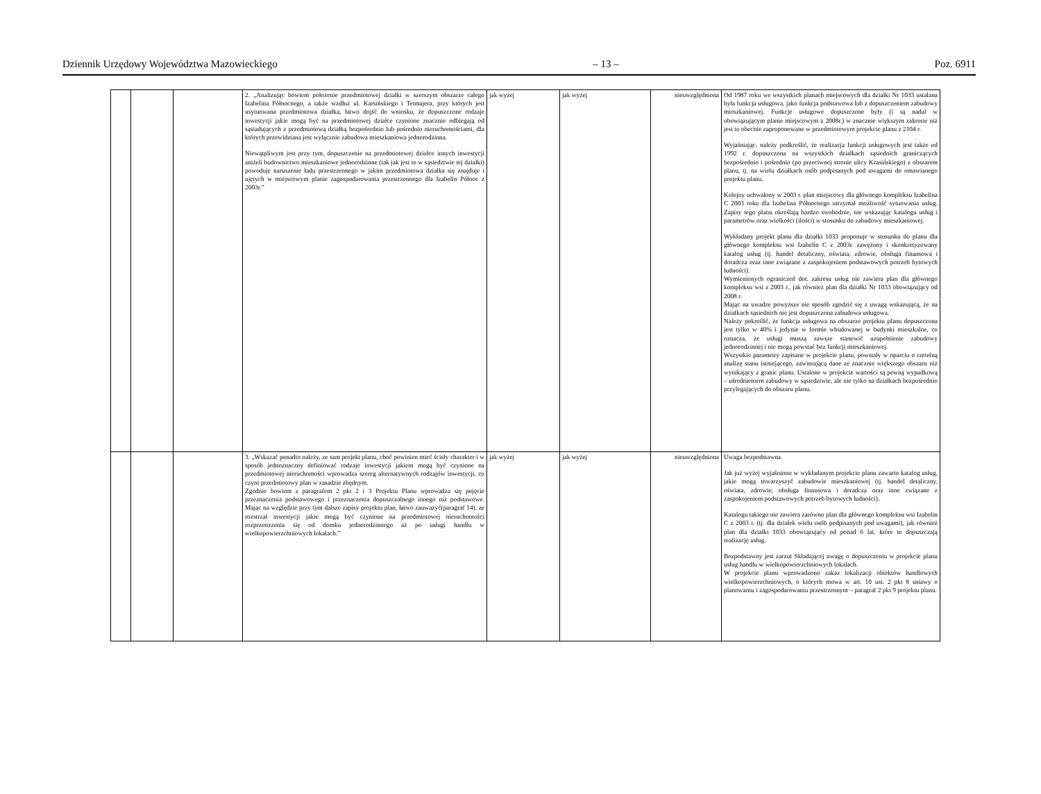Dziennik Urzędowy Województwa Mazowieckiego – 13 – Poz. 6911
| | | | 2. „Analizując bowiem położenie przedmiotowej działki w szerszym obszarze całego Izabelina Północnego, a także wzdłuż ul. Karsińskiego i Tetmajera, przy których jest usytuowana przedmiotowa działka, łatwo dojść do wniosku, że dopuszczone rodzaje inwestycji jakie mogą być na przedmiotowej działce czynione znacznie odbiegają od sąsiadujących z przedmiotową działką bezpośrednio lub pośrednio nieruchomościami, dla których przewidziana jest wyłącznie zabudowa mieszkaniowa jednorodzinna. Niewątpliwym jest przy tym, dopuszczenie na przedmiotowej działce innych inwestycji aniżeli budownictwo mieszkaniowe jednorodzinne (tak jak jest to w sąsiedztwie tej działki) powoduje naruszenie ładu przestrzennego w jakim przedmiotowa działka się znajduje i ujętych w miejscowym planie zagospodarowania przestrzennego dla Izabelin Północ z 2003r.” | jak wyżej | jak wyżej | nieuwzględniona | Od 1987 roku we wszystkich planach miejscowych dla działki Nr 1033 ustalana była funkcja usługowa, jako funkcja podstawowa lub z dopuszczeniem zabudowy mieszkaniowej. Funkcje usługowe dopuszczone były (i są nadal w obowiązującym planie miejscowym z 2008r.) w znacznie większym zakresie niż jest to obecnie zaproponowane w przedmiotowym projekcie planu z 2104 r. Wyjaśniając, należy podkreślić, że realizacja funkcji usługowych jest także od 1992 r. dopuszczona na wszystkich działkach sąsiednich graniczących bezpośrednio i pośrednio (po przeciwnej stronie ulicy Krasińskiego) z obszarem planu, tj. na wielu działkach osób podpisanych pod uwagami do omawianego projektu planu. Kolejny uchwalony w 2003 r. plan miejscowy dla głównego kompleksu Izabelina C 2003 roku dla Izabelina Północnego utrzymał możliwość sytuowania usług. Zapisy tego planu określają bardzo swobodnie, nie wskazując katalogu usług i parametrów oraz wielkości (ilości) w stosunku do zabudowy mieszkaniowej. Wykładany projekt planu dla działki 1033 proponuje w stosunku do planu dla głównego kompleksu wsi Izabelin C z 2003r. zawężony i skonkretyzowany katalog usług (tj. handel detaliczny, oświata, zdrowie, obsługa finansowa i doradcza oraz inne związane z zaspokojeniem podstawowych potrzeb bytowych ludności). Wymienionych ograniczeń dot. zakresu usług nie zawiera plan dla głównego kompleksu wsi z 2003 r., jak również plan dla działki Nr 1033 obowiązujący od 2008 r. Mając na uwadze powyższe nie sposób zgodzić się z uwagą wskazującą, że na działkach sąsiednich nie jest dopuszczona zabudowa usługowa. Należy pokreślić, że funkcja usługowa na obszarze projektu planu dopuszczona jest tylko w 40% i jedynie w formie wbudowanej w budynki mieszkalne, co oznacza, że usługi muszą zawsze stanowić uzupełnienie zabudowy jednorodzinnej i nie mogą powstać bez funkcji mieszkaniowej. Wszystkie parametry zapisane w projekcie planu, powstały w oparciu o rzetelną analizę stanu istniejącego, zawierającą dane ze znacznie większego obszaru niż wynikający z granic planu. Ustalone w projekcie wartości są pewną wypadkową – uśrednieniem zabudowy w sąsiedztwie, ale nie tylko na działkach bezpośrednio przylegających do obszaru planu. |
| | | | 3. „Wskazać ponadto należy, ze sam projekt planu, choć powinien mieć ścisły charakter i w sposób jednoznaczny definiować rodzaje inwestycji jakiem mogą być czynione na przedmiotowej nieruchomości wprowadza szereg alternatywnych rodzajów inwestycji, co czyni przedmiotowy plan w zasadzie zbędnym. Zgodnie bowiem z paragrafem 2 pkt 2 i 3 Projektu Planu wprowadza się pojęcie przeznaczenia podstawowego i przeznaczenia dopuszczalnego innego niż podstawowe. Mając na względzie przy tym dalsze zapisy projektu plan, łatwo zauważyć(paragraf 14), ze rozstrzał inwestycji jakie mogą być czynione na przedmiotowej nieruchomości rozprzestrzenia się od domku jednorodzinnego aż po usługi handlu w wielkopowierzchniowych lokalach.” | jak wyżej | jak wyżej | nieuwzględniona | Uwaga bezpodstawna. Jak już wyżej wyjaśniono w wykładanym projekcie planu zawarto katalog usług, jakie mogą towarzyszyć zabudowie mieszkaniowej (tj. handel detaliczny, oświata, zdrowie, obsługa finansowa i doradcza oraz inne związane z zaspokojeniem podstawowych potrzeb bytowych ludności). Katalogu takiego nie zawiera zarówno plan dla głównego kompleksu wsi Izabelin C z 2003 r. (tj. dla działek wielu osób podpisanych pod uwagami), jak również plan dla działki 1033 obowiązujący od ponad 6 lat, które to dopuszczają realizację usług. Bezpodstawny jest zarzut Składającej uwagę o dopuszczeniu w projekcie planu usług handlu w wielkopowierzchniowych lokalach. W projekcie planu wprowadzono zakaz lokalizacji obiektów handlowych wielkopowierzchniowych, o których mowa w art. 10 ust. 2 pkt 8 ustawy o planowaniu i zagospodarowaniu przestrzennym – paragraf 2 pkt 9 projektu planu. |